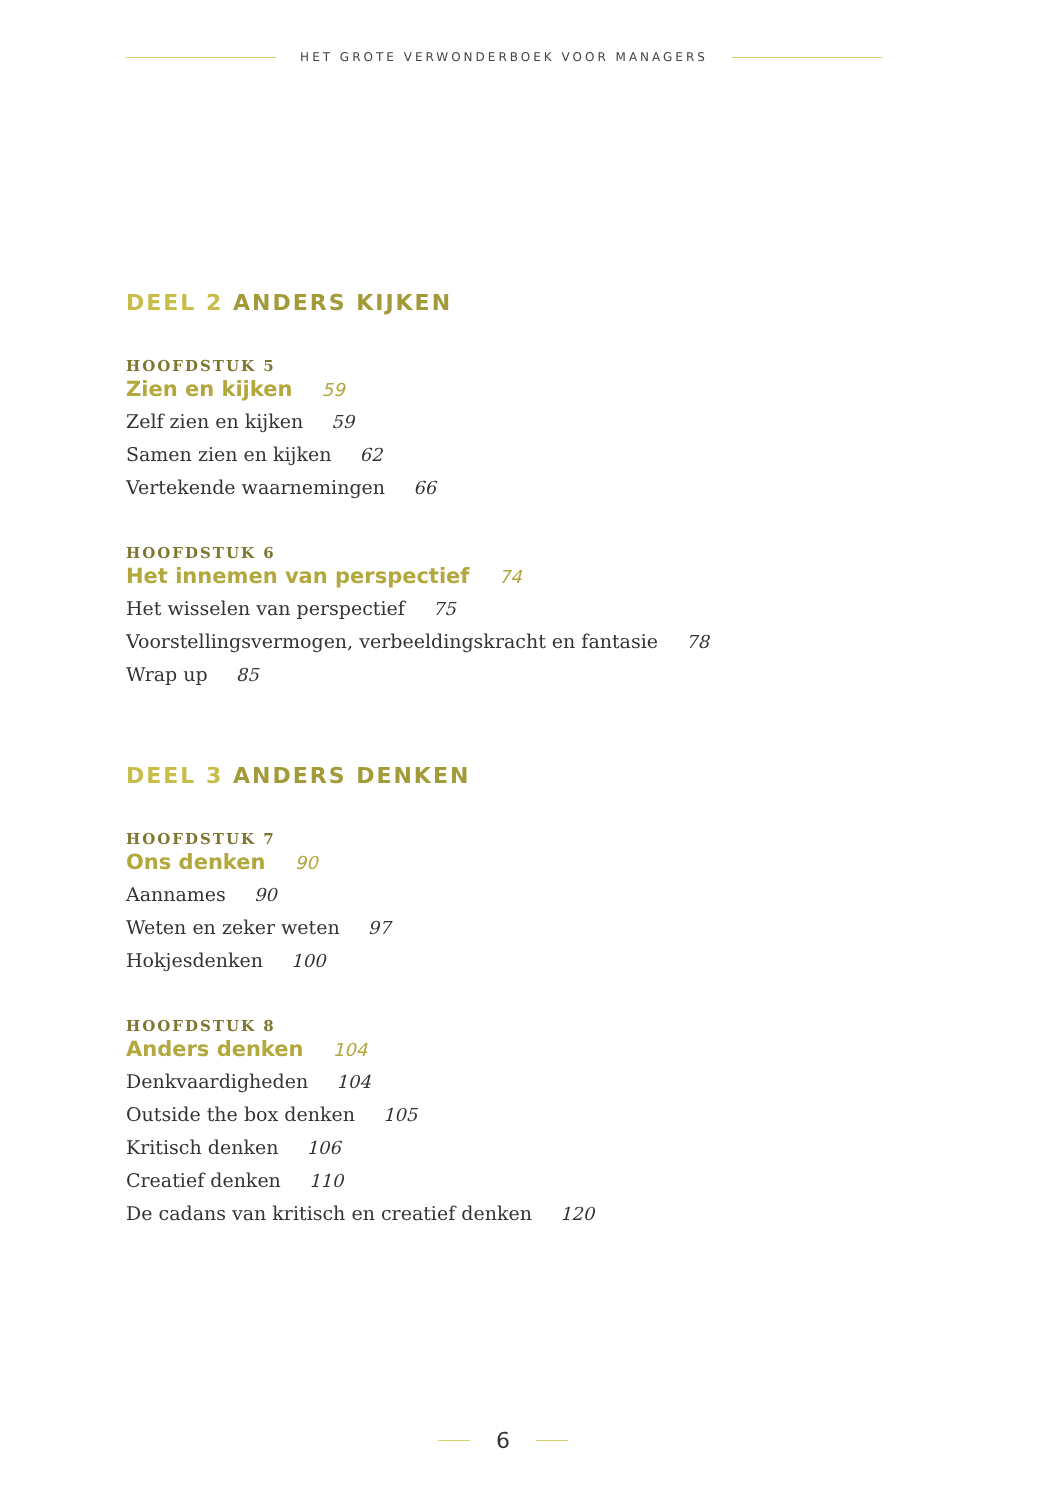HET GROTE VERWONDERBOEK VOOR MANAGERS
DEEL 2 ANDERS KIJKEN
HOOFDSTUK 5
Zien en kijken 59
Zelf zien en kijken 59
Samen zien en kijken 62
Vertekende waarnemingen 66
HOOFDSTUK 6
Het innemen van perspectief 74
Het wisselen van perspectief 75
Voorstellingsvermogen, verbeeldingskracht en fantasie 78
Wrap up 85
DEEL 3 ANDERS DENKEN
HOOFDSTUK 7
Ons denken 90
Aannames 90
Weten en zeker weten 97
Hokjesdenken 100
HOOFDSTUK 8
Anders denken 104
Denkvaardigheden 104
Outside the box denken 105
Kritisch denken 106
Creatief denken 110
De cadans van kritisch en creatief denken 120
6